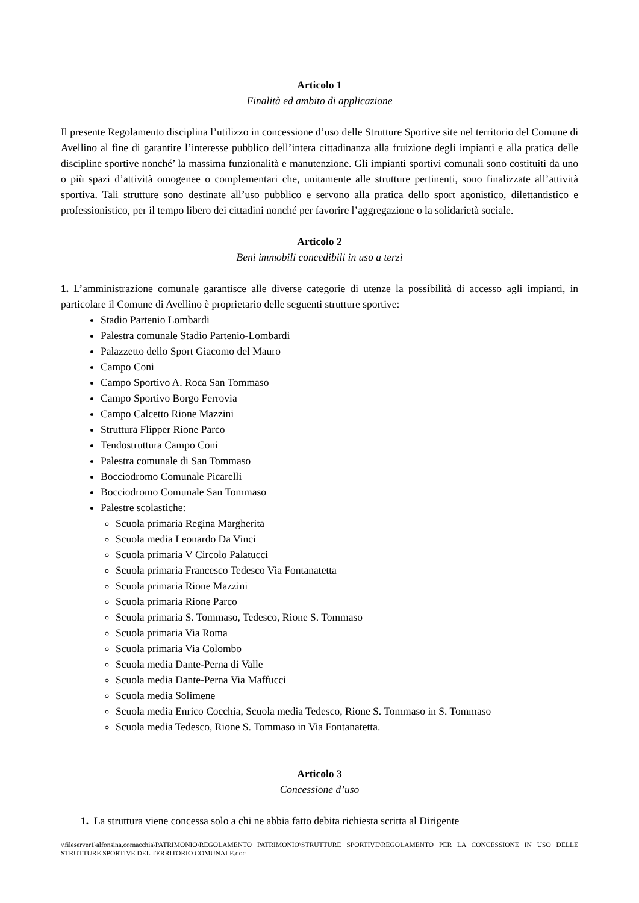Articolo 1
Finalità ed ambito di applicazione
Il presente Regolamento disciplina l’utilizzo in concessione d’uso delle Strutture Sportive site nel territorio del Comune di Avellino al fine di garantire l’interesse pubblico dell’intera cittadinanza alla fruizione degli impianti e alla pratica delle discipline sportive nonché’ la massima funzionalità e manutenzione. Gli impianti sportivi comunali sono costituiti da uno o più spazi d’attività omogenee o complementari che, unitamente alle strutture pertinenti, sono finalizzate all’attività sportiva. Tali strutture sono destinate all’uso pubblico e servono alla pratica dello sport agonistico, dilettantistico e professionistico, per il tempo libero dei cittadini nonché per favorire l’aggregazione o la solidarietà sociale.
Articolo 2
Beni immobili concedibili in uso a terzi
1. L’amministrazione comunale garantisce alle diverse categorie di utenze la possibilità di accesso agli impianti, in particolare il Comune di Avellino è proprietario delle seguenti strutture sportive:
Stadio Partenio Lombardi
Palestra comunale Stadio Partenio-Lombardi
Palazzetto dello Sport Giacomo del Mauro
Campo Coni
Campo Sportivo A. Roca San Tommaso
Campo Sportivo Borgo Ferrovia
Campo Calcetto Rione Mazzini
Struttura Flipper Rione Parco
Tendostruttura Campo Coni
Palestra comunale di San Tommaso
Bocciodromo Comunale Picarelli
Bocciodromo Comunale San Tommaso
Palestre scolastiche:
Scuola primaria Regina Margherita
Scuola media Leonardo Da Vinci
Scuola primaria V Circolo Palatucci
Scuola primaria Francesco Tedesco Via Fontanatetta
Scuola primaria Rione Mazzini
Scuola primaria Rione Parco
Scuola primaria S. Tommaso, Tedesco, Rione S. Tommaso
Scuola primaria Via Roma
Scuola primaria Via Colombo
Scuola media Dante-Perna di Valle
Scuola media Dante-Perna Via Maffucci
Scuola media Solimene
Scuola media Enrico Cocchia, Scuola media Tedesco, Rione S. Tommaso in S. Tommaso
Scuola media Tedesco, Rione S. Tommaso in Via Fontanatetta.
Articolo 3
Concessione d’uso
1. La struttura viene concessa solo a chi ne abbia fatto debita richiesta scritta al Dirigente
\\fileserver1\alfonsina.cornacchia\PATRIMONIO\REGOLAMENTO PATRIMONIO\STRUTTURE SPORTIVE\REGOLAMENTO PER LA CONCESSIONE IN USO DELLE STRUTTURE SPORTIVE DEL TERRITORIO COMUNALE.doc